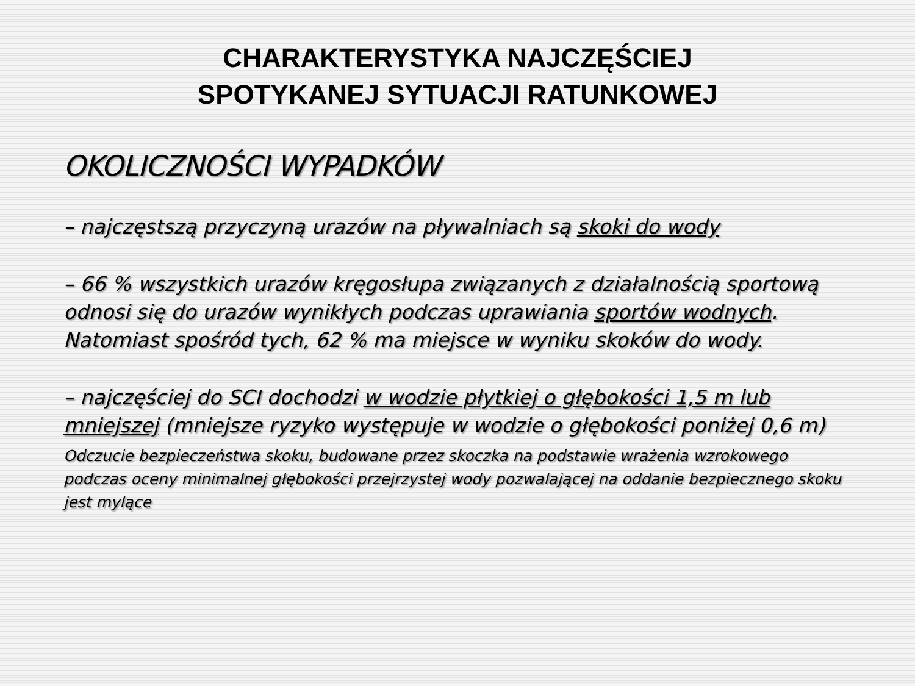CHARAKTERYSTYKA NAJCZĘŚCIEJ
SPOTYKANEJ SYTUACJI RATUNKOWEJ
OKOLICZNOŚCI WYPADKÓW
– najczęstszą przyczyną urazów na pływalniach są skoki do wody
– 66 % wszystkich urazów kręgosłupa związanych z działalnością sportową odnosi się do urazów wynikłych podczas uprawiania sportów wodnych. Natomiast spośród tych, 62 % ma miejsce w wyniku skoków do wody.
– najczęściej do SCI dochodzi w wodzie płytkiej o głębokości 1,5 m lub mniejszej (mniejsze ryzyko występuje w wodzie o głębokości poniżej 0,6 m)
Odczucie bezpieczeństwa skoku, budowane przez skoczka na podstawie wrażenia wzrokowego podczas oceny minimalnej głębokości przejrzystej wody pozwalającej na oddanie bezpiecznego skoku jest mylące